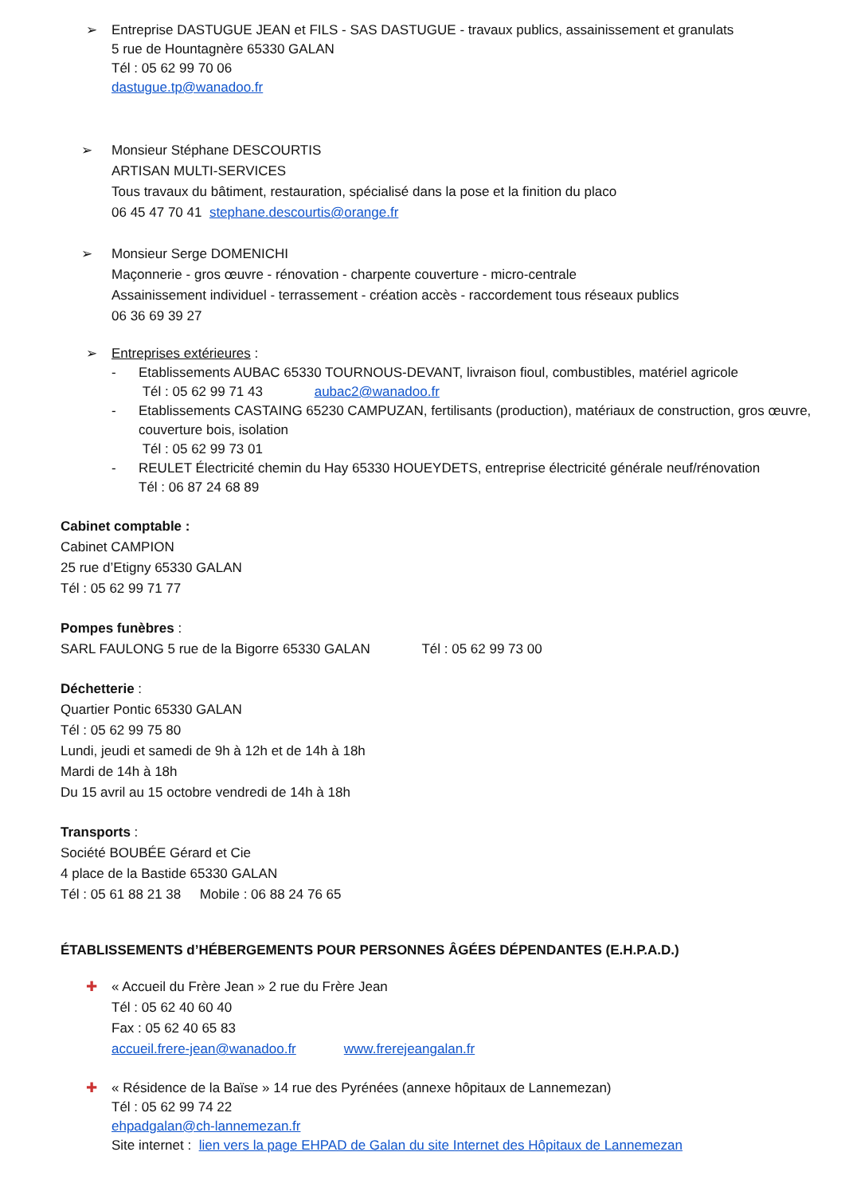➢ Entreprise DASTUGUE JEAN et FILS - SAS DASTUGUE - travaux publics, assainissement et granulats
5 rue de Hountagnère 65330 GALAN
Tél : 05 62 99 70 06
dastugue.tp@wanadoo.fr
➢ Monsieur Stéphane DESCOURTIS
ARTISAN MULTI-SERVICES
Tous travaux du bâtiment, restauration, spécialisé dans la pose et la finition du placo
06 45 47 70 41 stephane.descourtis@orange.fr
➢ Monsieur Serge DOMENICHI
Maçonnerie - gros œuvre - rénovation - charpente couverture - micro-centrale
Assainissement individuel - terrassement - création accès - raccordement tous réseaux publics
06 36 69 39 27
➢ Entreprises extérieures :
- Etablissements AUBAC 65330 TOURNOUS-DEVANT, livraison fioul, combustibles, matériel agricole
Tél : 05 62 99 71 43 aubac2@wanadoo.fr
- Etablissements CASTAING 65230 CAMPUZAN, fertilisants (production), matériaux de construction, gros œuvre, couverture bois, isolation
Tél : 05 62 99 73 01
- REULET Électricité chemin du Hay 65330 HOUEYDETS, entreprise électricité générale neuf/rénovation
Tél : 06 87 24 68 89
Cabinet comptable :
Cabinet CAMPION
25 rue d’Etigny 65330 GALAN
Tél : 05 62 99 71 77
Pompes funèbres :
SARL FAULONG 5 rue de la Bigorre 65330 GALAN Tél : 05 62 99 73 00
Déchetterie :
Quartier Pontic 65330 GALAN
Tél : 05 62 99 75 80
Lundi, jeudi et samedi de 9h à 12h et de 14h à 18h
Mardi de 14h à 18h
Du 15 avril au 15 octobre vendredi de 14h à 18h
Transports :
Société BOUBÉE Gérard et Cie
4 place de la Bastide 65330 GALAN
Tél : 05 61 88 21 38 Mobile : 06 88 24 76 65
ÉTABLISSEMENTS d’HÉBERGEMENTS POUR PERSONNES ÂGÉES DÉPENDANTES (E.H.P.A.D.)
✚ « Accueil du Frère Jean » 2 rue du Frère Jean
Tél : 05 62 40 60 40
Fax : 05 62 40 65 83
accueil.frere-jean@wanadoo.fr www.frerejeangalan.fr
✚ « Résidence de la Baïse » 14 rue des Pyrénées (annexe hôpitaux de Lannemezan)
Tél : 05 62 99 74 22
ehpadgalan@ch-lannemezan.fr
Site internet : lien vers la page EHPAD de Galan du site Internet des Hôpitaux de Lannemezan